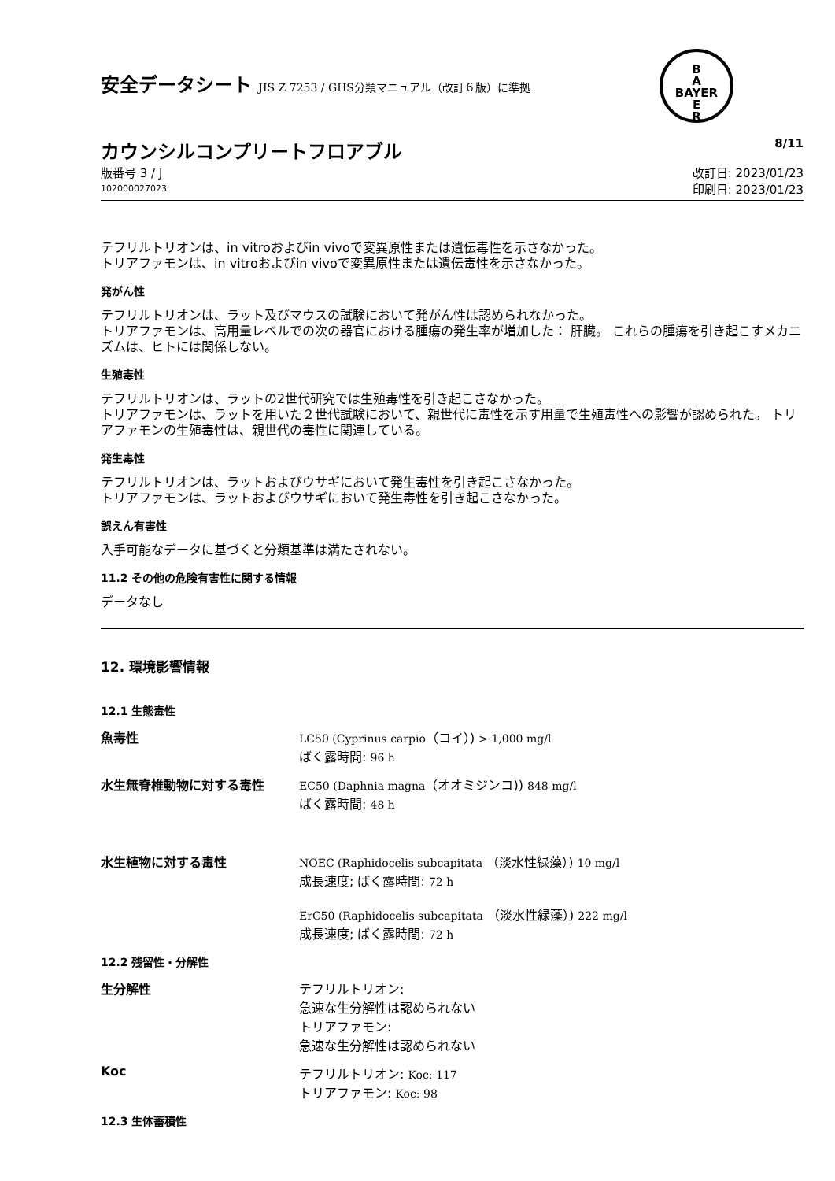B
A
BAYER
E
R
安全データシート JIS Z 7253 / GHS分類マニュアル（改訂６版）に準拠
カウンシルコンプリートフロアブル 8/11
版番号 3 / J
102000027023
改訂日: 2023/01/23
印刷日: 2023/01/23
テフリルトリオンは、in vitroおよびin vivoで変異原性または遺伝毒性を示さなかった。
トリアファモンは、in vitroおよびin vivoで変異原性または遺伝毒性を示さなかった。
発がん性
テフリルトリオンは、ラット及びマウスの試験において発がん性は認められなかった。
トリアファモンは、高用量レベルでの次の器官における腫瘍の発生率が増加した： 肝臓。 これらの腫瘍を引き起こすメカニズムは、ヒトには関係しない。
生殖毒性
テフリルトリオンは、ラットの2世代研究では生殖毒性を引き起こさなかった。
トリアファモンは、ラットを用いた２世代試験において、親世代に毒性を示す用量で生殖毒性への影響が認められた。 トリアファモンの生殖毒性は、親世代の毒性に関連している。
発生毒性
テフリルトリオンは、ラットおよびウサギにおいて発生毒性を引き起こさなかった。
トリアファモンは、ラットおよびウサギにおいて発生毒性を引き起こさなかった。
誤えん有害性
入手可能なデータに基づくと分類基準は満たされない。
11.2 その他の危険有害性に関する情報
データなし
12. 環境影響情報
12.1 生態毒性
魚毒性 LC50 (Cyprinus carpio（コイ）) > 1,000 mg/l
ばく露時間: 96 h
水生無脊椎動物に対する毒性 EC50 (Daphnia magna（オオミジンコ)) 848 mg/l
ばく露時間: 48 h
水生植物に対する毒性 NOEC (Raphidocelis subcapitata （淡水性緑藻）) 10 mg/l
成長速度; ばく露時間: 72 h
ErC50 (Raphidocelis subcapitata （淡水性緑藻）) 222 mg/l
成長速度; ばく露時間: 72 h
12.2 残留性・分解性
生分解性 テフリルトリオン:
急速な生分解性は認められない
トリアファモン:
急速な生分解性は認められない
Koc テフリルトリオン: Koc: 117
トリアファモン: Koc: 98
12.3 生体蓄積性